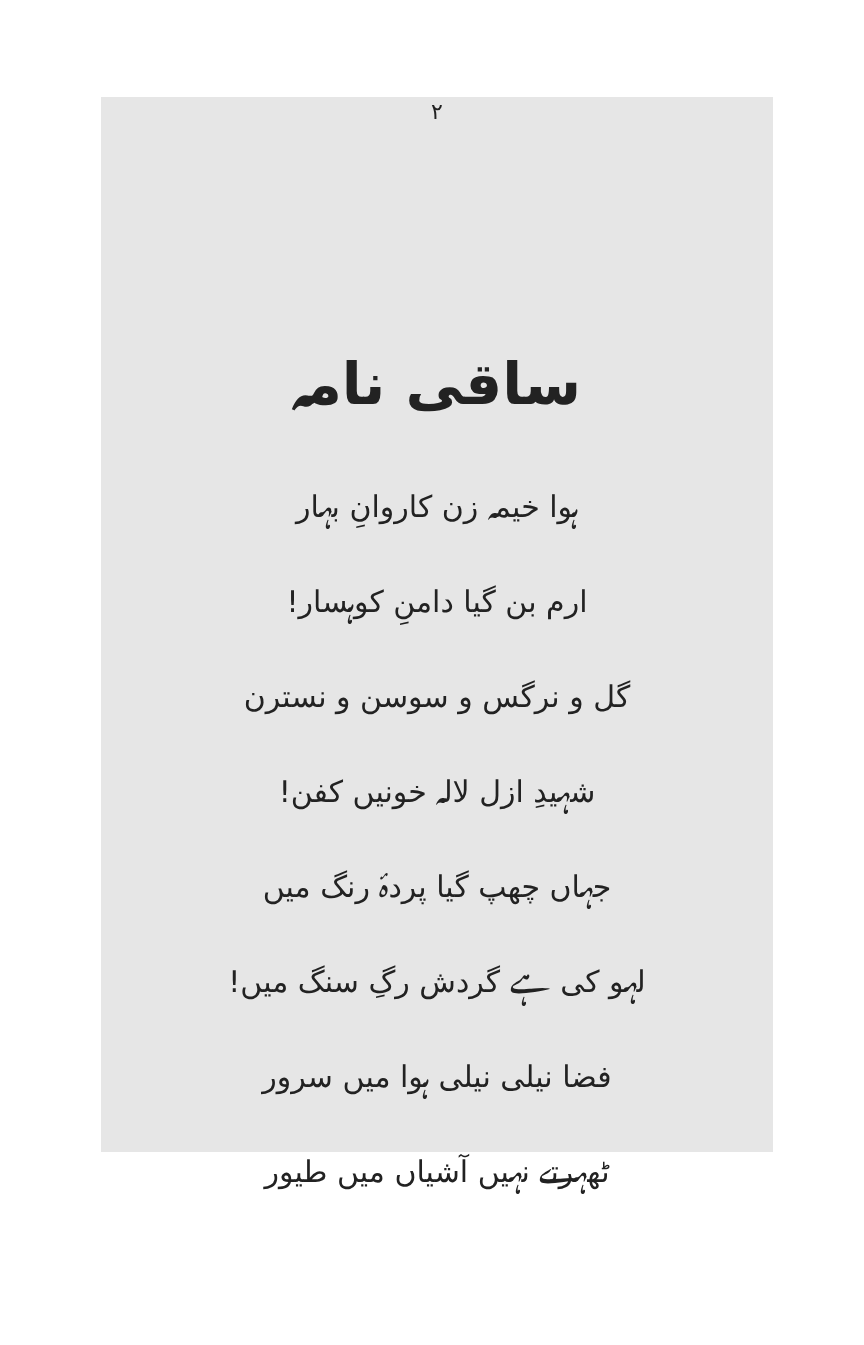۲
ساقی نامہ
ہوا خیمہ زن کاروانِ بہار
ارم بن گیا دامنِ کوہسار!
گل و نرگس و سوسن و نسترن
شہیدِ ازل لالہ خونیں کفن!
جہاں چھپ گیا پردۂ رنگ میں
لہو کی ہے گردش رگِ سنگ میں!
فضا نیلی نیلی ہوا میں سرور
ٹھہرتے نہیں آشیاں میں طیور